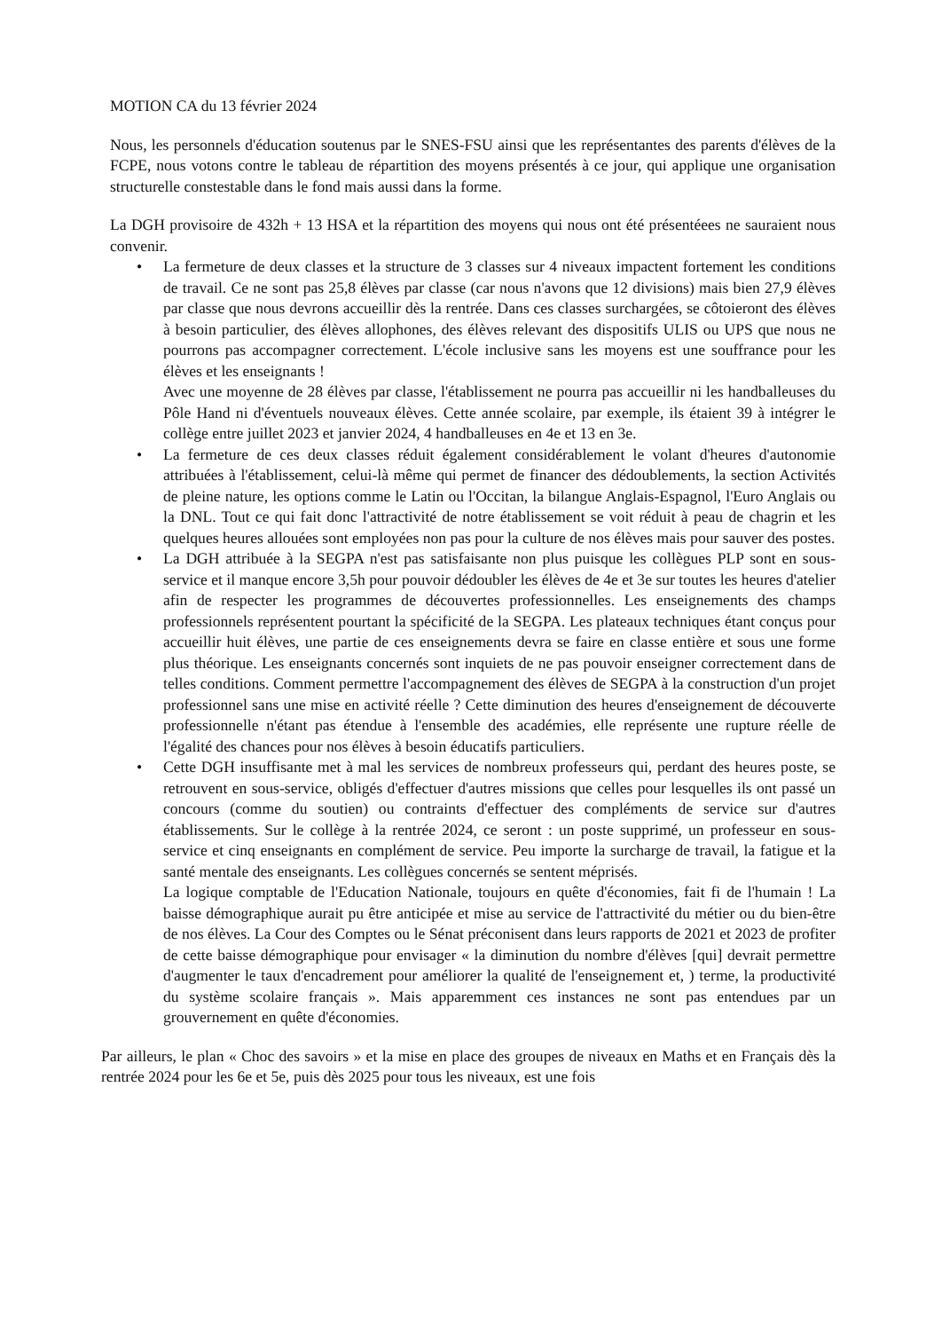MOTION CA du 13 février 2024
Nous, les personnels d'éducation soutenus par le SNES-FSU ainsi que les représentantes des parents d'élèves de la FCPE, nous votons contre le tableau de répartition des moyens présentés à ce jour, qui applique une organisation structurelle constestable dans le fond mais aussi dans la forme.
La DGH provisoire de 432h + 13 HSA et la répartition des moyens qui nous ont été présentéees ne sauraient nous convenir.
•
La fermeture de deux classes et la structure de 3 classes sur 4 niveaux impactent fortement les conditions de travail. Ce ne sont pas 25,8 élèves par classe (car nous n'avons que 12 divisions) mais bien 27,9 élèves par classe que nous devrons accueillir dès la rentrée. Dans ces classes surchargées, se côtoieront des élèves à besoin particulier, des élèves allophones, des élèves relevant des dispositifs ULIS ou UPS que nous ne pourrons pas accompagner correctement. L'école inclusive sans les moyens est une souffrance pour les élèves et les enseignants !
Avec une moyenne de 28 élèves par classe, l'établissement ne pourra pas accueillir ni les handballeuses du Pôle Hand ni d'éventuels nouveaux élèves. Cette année scolaire, par exemple, ils étaient 39 à intégrer le collège entre juillet 2023 et janvier 2024, 4 handballeuses en 4e et 13 en 3e.
•
La fermeture de ces deux classes réduit également considérablement le volant d'heures d'autonomie attribuées à l'établissement, celui-là même qui permet de financer des dédoublements, la section Activités de pleine nature, les options comme le Latin ou l'Occitan, la bilangue Anglais-Espagnol, l'Euro Anglais ou la DNL. Tout ce qui fait donc l'attractivité de notre établissement se voit réduit à peau de chagrin et les quelques heures allouées sont employées non pas pour la culture de nos élèves mais pour sauver des postes.
•
La DGH attribuée à la SEGPA n'est pas satisfaisante non plus puisque les collègues PLP sont en sous-service et il manque encore 3,5h pour pouvoir dédoubler les élèves de 4e et 3e sur toutes les heures d'atelier afin de respecter les programmes de découvertes professionnelles. Les enseignements des champs professionnels représentent pourtant la spécificité de la SEGPA. Les plateaux techniques étant conçus pour accueillir huit élèves, une partie de ces enseignements devra se faire en classe entière et sous une forme plus théorique. Les enseignants concernés sont inquiets de ne pas pouvoir enseigner correctement dans de telles conditions. Comment permettre l'accompagnement des élèves de SEGPA à la construction d'un projet professionnel sans une mise en activité réelle ? Cette diminution des heures d'enseignement de découverte professionnelle n'étant pas étendue à l'ensemble des académies, elle représente une rupture réelle de l'égalité des chances pour nos élèves à besoin éducatifs particuliers.
•
Cette DGH insuffisante met à mal les services de nombreux professeurs qui, perdant des heures poste, se retrouvent en sous-service, obligés d'effectuer d'autres missions que celles pour lesquelles ils ont passé un concours (comme du soutien) ou contraints d'effectuer des compléments de service sur d'autres établissements. Sur le collège à la rentrée 2024, ce seront : un poste supprimé, un professeur en sous-service et cinq enseignants en complément de service. Peu importe la surcharge de travail, la fatigue et la santé mentale des enseignants. Les collègues concernés se sentent méprisés.
La logique comptable de l'Education Nationale, toujours en quête d'économies, fait fi de l'humain ! La baisse démographique aurait pu être anticipée et mise au service de l'attractivité du métier ou du bien-être de nos élèves. La Cour des Comptes ou le Sénat préconisent dans leurs rapports de 2021 et 2023 de profiter de cette baisse démographique pour envisager « la diminution du nombre d'élèves [qui] devrait permettre d'augmenter le taux d'encadrement pour améliorer la qualité de l'enseignement et, ) terme, la productivité du système scolaire français ». Mais apparemment ces instances ne sont pas entendues par un grouvernement en quête d'économies.
Par ailleurs, le plan « Choc des savoirs » et la mise en place des groupes de niveaux en Maths et en Français dès la rentrée 2024 pour les 6e et 5e, puis dès 2025 pour tous les niveaux, est une fois